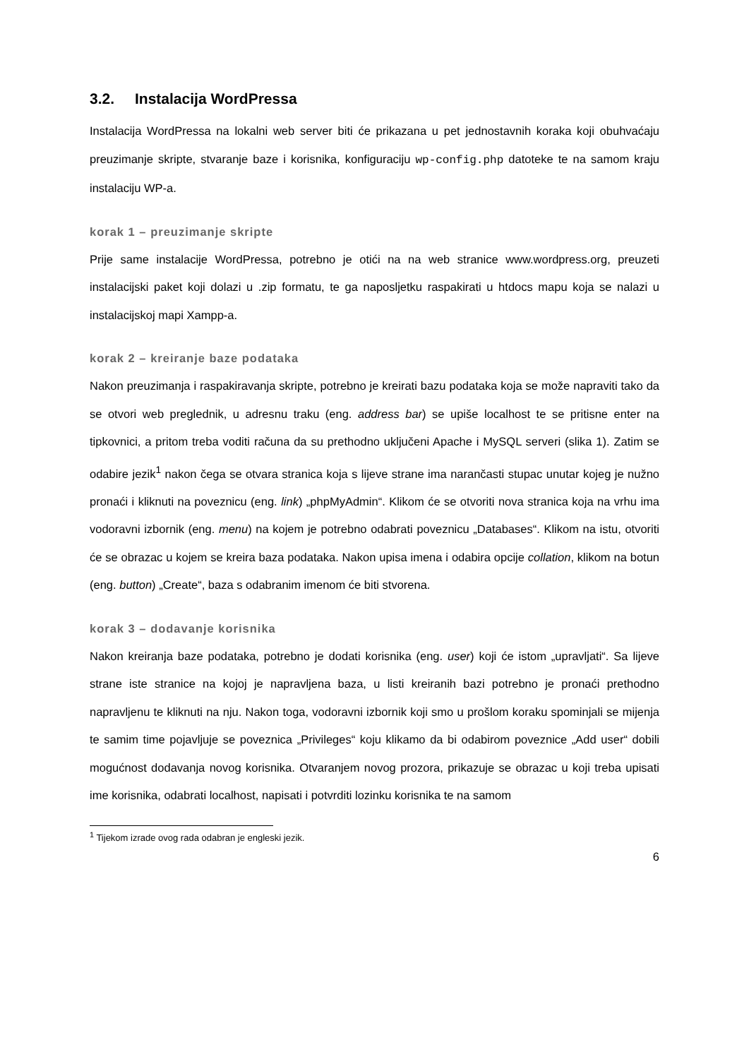3.2. Instalacija WordPressa
Instalacija WordPressa na lokalni web server biti će prikazana u pet jednostavnih koraka koji obuhvaćaju preuzimanje skripte, stvaranje baze i korisnika, konfiguraciju wp-config.php datoteke te na samom kraju instalaciju WP-a.
korak 1 – preuzimanje skripte
Prije same instalacije WordPressa, potrebno je otići na na web stranice www.wordpress.org, preuzeti instalacijski paket koji dolazi u .zip formatu, te ga naposljetku raspakirati u htdocs mapu koja se nalazi u instalacijskoj mapi Xampp-a.
korak 2 – kreiranje baze podataka
Nakon preuzimanja i raspakiravanja skripte, potrebno je kreirati bazu podataka koja se može napraviti tako da se otvori web preglednik, u adresnu traku (eng. address bar) se upiše localhost te se pritisne enter na tipkovnici, a pritom treba voditi računa da su prethodno uključeni Apache i MySQL serveri (slika 1). Zatim se odabire jezik<sup>1</sup> nakon čega se otvara stranica koja s lijeve strane ima narančasti stupac unutar kojeg je nužno pronaći i kliknuti na poveznicu (eng. link) „phpMyAdmin“. Klikom će se otvoriti nova stranica koja na vrhu ima vodoravni izbornik (eng. menu) na kojem je potrebno odabrati poveznicu „Databases“. Klikom na istu, otvoriti će se obrazac u kojem se kreira baza podataka. Nakon upisa imena i odabira opcije collation, klikom na botun (eng. button) „Create“, baza s odabranim imenom će biti stvorena.
korak 3 – dodavanje korisnika
Nakon kreiranja baze podataka, potrebno je dodati korisnika (eng. user) koji će istom „upravljati“. Sa lijeve strane iste stranice na kojoj je napravljena baza, u listi kreiranih bazi potrebno je pronaći prethodno napravljenu te kliknuti na nju. Nakon toga, vodoravni izbornik koji smo u prošlom koraku spominjali se mijenja te samim time pojavljuje se poveznica „Privileges“ koju klikamo da bi odabirom poveznice „Add user“ dobili mogućnost dodavanja novog korisnika. Otvaranjem novog prozora, prikazuje se obrazac u koji treba upisati ime korisnika, odabrati localhost, napisati i potvrditi lozinku korisnika te na samom
<sup>1</sup> Tijekom izrade ovog rada odabran je engleski jezik.
6